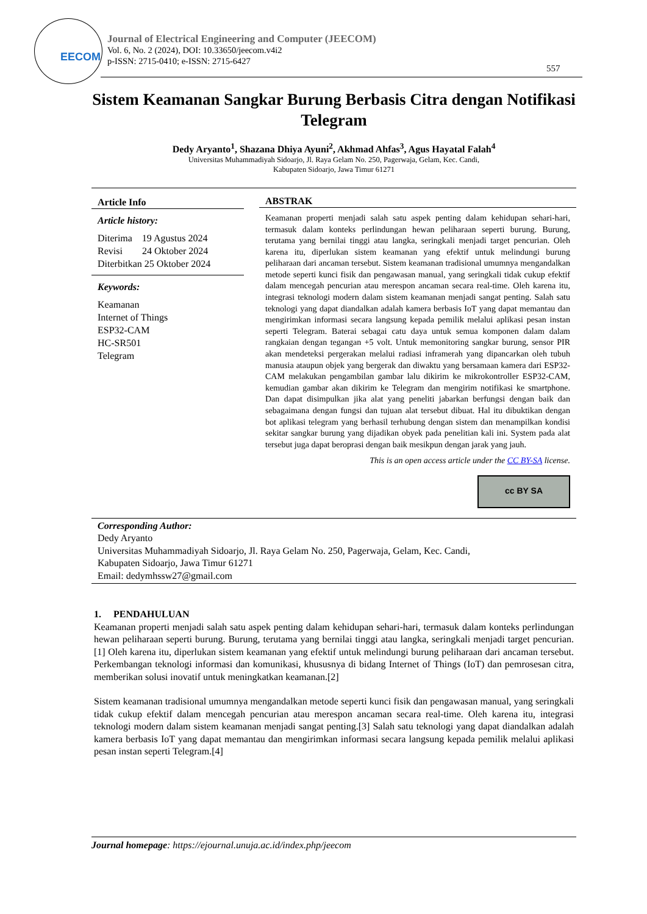EECOM
Journal of Electrical Engineering and Computer (JEECOM)
Vol. 6, No. 2 (2024), DOI: 10.33650/jeecom.v4i2
p-ISSN: 2715-0410; e-ISSN: 2715-6427
557
Sistem Keamanan Sangkar Burung Berbasis Citra dengan Notifikasi Telegram
Dedy Aryanto<sup>1</sup>, Shazana Dhiya Ayuni<sup>2</sup>, Akhmad Ahfas<sup>3</sup>, Agus Hayatal Falah<sup>4</sup>
Universitas Muhammadiyah Sidoarjo, Jl. Raya Gelam No. 250, Pagerwaja, Gelam, Kec. Candi,
Kabupaten Sidoarjo, Jawa Timur 61271
Article Info
Article history:
Diterima 19 Agustus 2024
Revisi 24 Oktober 2024
Diterbitkan 25 Oktober 2024
Keywords:
Keamanan
Internet of Things
ESP32-CAM
HC-SR501
Telegram
ABSTRAK
Keamanan properti menjadi salah satu aspek penting dalam kehidupan sehari-hari, termasuk dalam konteks perlindungan hewan peliharaan seperti burung. Burung, terutama yang bernilai tinggi atau langka, seringkali menjadi target pencurian. Oleh karena itu, diperlukan sistem keamanan yang efektif untuk melindungi burung peliharaan dari ancaman tersebut. Sistem keamanan tradisional umumnya mengandalkan metode seperti kunci fisik dan pengawasan manual, yang seringkali tidak cukup efektif dalam mencegah pencurian atau merespon ancaman secara real-time. Oleh karena itu, integrasi teknologi modern dalam sistem keamanan menjadi sangat penting. Salah satu teknologi yang dapat diandalkan adalah kamera berbasis IoT yang dapat memantau dan mengirimkan informasi secara langsung kepada pemilik melalui aplikasi pesan instan seperti Telegram. Baterai sebagai catu daya untuk semua komponen dalam dalam rangkaian dengan tegangan +5 volt. Untuk memonitoring sangkar burung, sensor PIR akan mendeteksi pergerakan melalui radiasi inframerah yang dipancarkan oleh tubuh manusia ataupun objek yang bergerak dan diwaktu yang bersamaan kamera dari ESP32-CAM melakukan pengambilan gambar lalu dikirim ke mikrokontroller ESP32-CAM, kemudian gambar akan dikirim ke Telegram dan mengirim notifikasi ke smartphone. Dan dapat disimpulkan jika alat yang peneliti jabarkan berfungsi dengan baik dan sebagaimana dengan fungsi dan tujuan alat tersebut dibuat. Hal itu dibuktikan dengan bot aplikasi telegram yang berhasil terhubung dengan sistem dan menampilkan kondisi sekitar sangkar burung yang dijadikan obyek pada penelitian kali ini. System pada alat tersebut juga dapat beroprasi dengan baik mesikpun dengan jarak yang jauh.
This is an open access article under the CC BY-SA license.
cc BY SA
Corresponding Author:
Dedy Aryanto
Universitas Muhammadiyah Sidoarjo, Jl. Raya Gelam No. 250, Pagerwaja, Gelam, Kec. Candi,
Kabupaten Sidoarjo, Jawa Timur 61271
Email: dedymhssw27@gmail.com
1. PENDAHULUAN
Keamanan properti menjadi salah satu aspek penting dalam kehidupan sehari-hari, termasuk dalam konteks perlindungan hewan peliharaan seperti burung. Burung, terutama yang bernilai tinggi atau langka, seringkali menjadi target pencurian.[1] Oleh karena itu, diperlukan sistem keamanan yang efektif untuk melindungi burung peliharaan dari ancaman tersebut. Perkembangan teknologi informasi dan komunikasi, khususnya di bidang Internet of Things (IoT) dan pemrosesan citra, memberikan solusi inovatif untuk meningkatkan keamanan.[2]
Sistem keamanan tradisional umumnya mengandalkan metode seperti kunci fisik dan pengawasan manual, yang seringkali tidak cukup efektif dalam mencegah pencurian atau merespon ancaman secara real-time. Oleh karena itu, integrasi teknologi modern dalam sistem keamanan menjadi sangat penting.[3] Salah satu teknologi yang dapat diandalkan adalah kamera berbasis IoT yang dapat memantau dan mengirimkan informasi secara langsung kepada pemilik melalui aplikasi pesan instan seperti Telegram.[4]
Journal homepage: https://ejournal.unuja.ac.id/index.php/jeecom